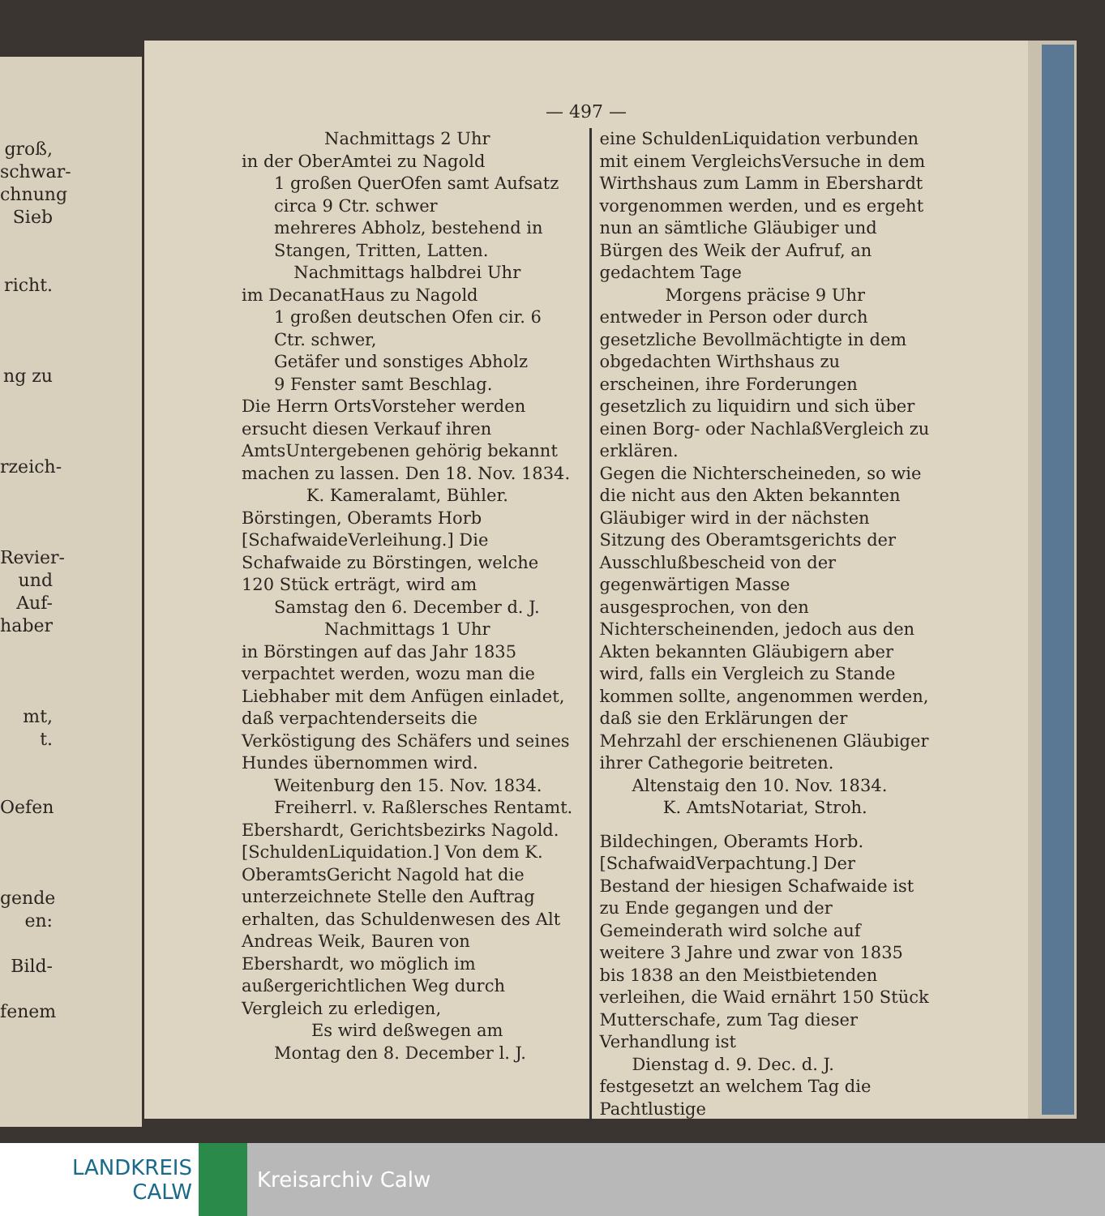groß,
schwar-
chnung
Sieb
richt.
ng zu
rzeich-
Revier-
und
Auf-
haber
mt,
t.
Oefen
gende
en:
Bild-
fenem
— 497 —
Nachmittags 2 Uhr
in der OberAmtei zu Nagold
1 großen QuerOfen samt Aufsatz circa 9 Ctr. schwer
mehreres Abholz, bestehend in Stangen, Tritten, Latten.
Nachmittags halbdrei Uhr
im DecanatHaus zu Nagold
1 großen deutschen Ofen cir. 6 Ctr. schwer,
Getäfer und sonstiges Abholz
9 Fenster samt Beschlag.
Die Herrn OrtsVorsteher werden ersucht diesen Verkauf ihren AmtsUntergebenen gehörig bekannt machen zu lassen. Den 18. Nov. 1834.
K. Kameralamt, Bühler.
Börstingen, Oberamts Horb [SchafwaideVerleihung.] Die Schafwaide zu Börstingen, welche 120 Stück erträgt, wird am
Samstag den 6. December d. J.
Nachmittags 1 Uhr
in Börstingen auf das Jahr 1835 verpachtet werden, wozu man die Liebhaber mit dem Anfügen einladet, daß verpachtenderseits die Verköstigung des Schäfers und seines Hundes übernommen wird.
Weitenburg den 15. Nov. 1834.
Freiherrl. v. Raßlersches Rentamt.
Ebershardt, Gerichtsbezirks Nagold. [SchuldenLiquidation.] Von dem K. OberamtsGericht Nagold hat die unterzeichnete Stelle den Auftrag erhalten, das Schuldenwesen des Alt Andreas Weik, Bauren von Ebershardt, wo möglich im außergerichtlichen Weg durch Vergleich zu erledigen,
Es wird deßwegen am
Montag den 8. December l. J.
eine SchuldenLiquidation verbunden mit einem VergleichsVersuche in dem Wirthshaus zum Lamm in Ebershardt vorgenommen werden, und es ergeht nun an sämtliche Gläubiger und Bürgen des Weik der Aufruf, an gedachtem Tage
Morgens präcise 9 Uhr
entweder in Person oder durch gesetzliche Bevollmächtigte in dem obgedachten Wirthshaus zu erscheinen, ihre Forderungen gesetzlich zu liquidirn und sich über einen Borg- oder NachlaßVergleich zu erklären.
Gegen die Nichterscheineden, so wie die nicht aus den Akten bekannten Gläubiger wird in der nächsten Sitzung des Oberamtsgerichts der Ausschlußbescheid von der gegenwärtigen Masse ausgesprochen, von den Nichterscheinenden, jedoch aus den Akten bekannten Gläubigern aber wird, falls ein Vergleich zu Stande kommen sollte, angenommen werden, daß sie den Erklärungen der Mehrzahl der erschienenen Gläubiger ihrer Cathegorie beitreten.
Altenstaig den 10. Nov. 1834.
K. AmtsNotariat, Stroh.
Bildechingen, Oberamts Horb. [SchafwaidVerpachtung.] Der Bestand der hiesigen Schafwaide ist zu Ende gegangen und der Gemeinderath wird solche auf weitere 3 Jahre und zwar von 1835 bis 1838 an den Meistbietenden verleihen, die Waid ernährt 150 Stück Mutterschafe, zum Tag dieser Verhandlung ist
Dienstag d. 9. Dec. d. J.
festgesetzt an welchem Tag die Pachtlustige
LANDKREIS
CALW
Kreisarchiv Calw